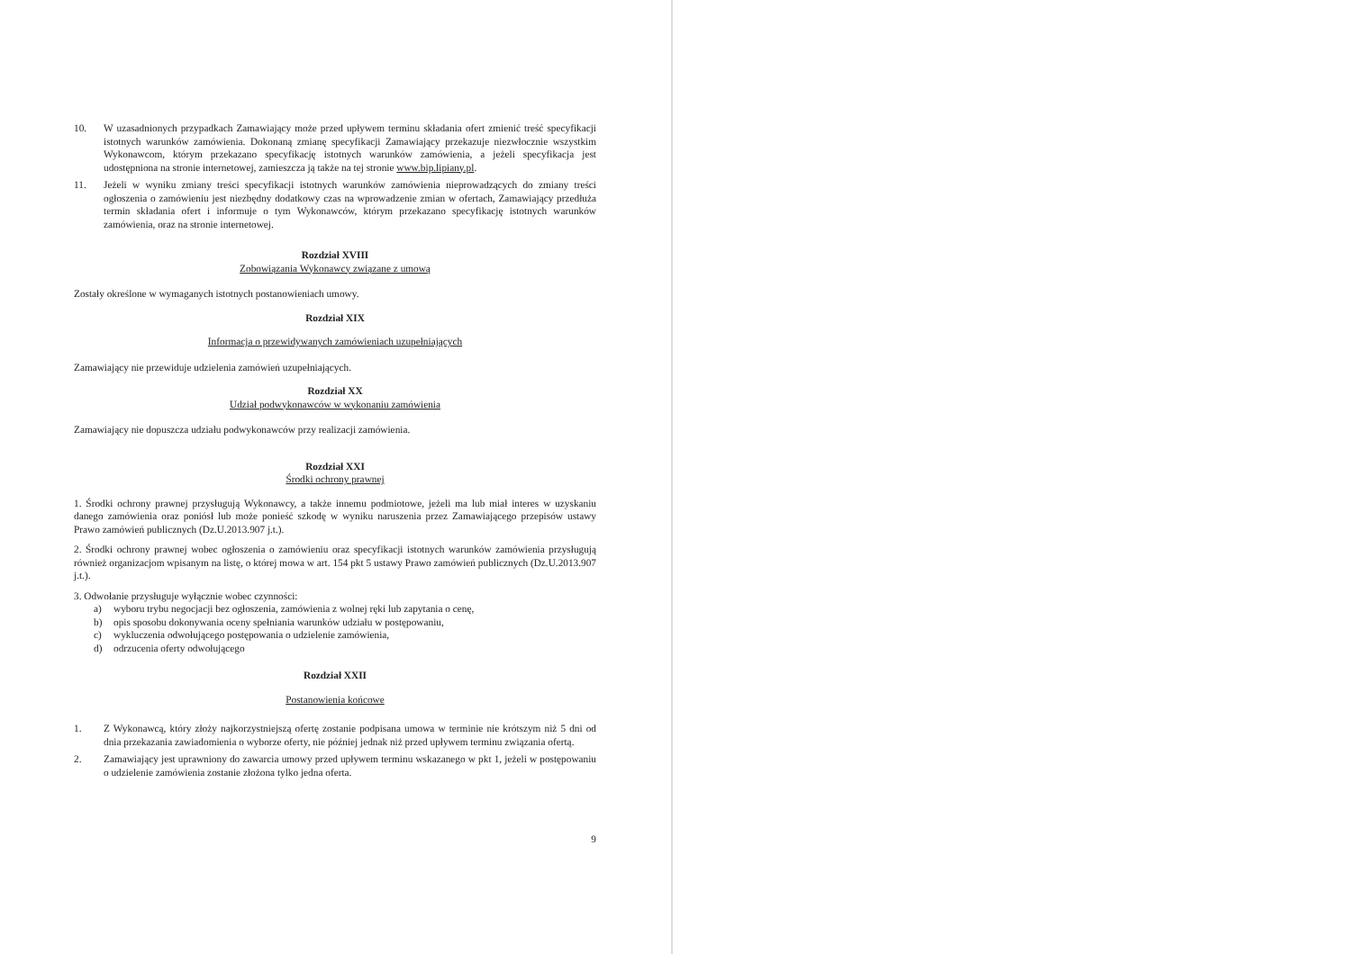10. W uzasadnionych przypadkach Zamawiający może przed upływem terminu składania ofert zmienić treść specyfikacji istotnych warunków zamówienia. Dokonaną zmianę specyfikacji Zamawiający przekazuje niezwłocznie wszystkim Wykonawcom, którym przekazano specyfikację istotnych warunków zamówienia, a jeżeli specyfikacja jest udostępniona na stronie internetowej, zamieszcza ją także na tej stronie www.bip.lipiany.pl.
11. Jeżeli w wyniku zmiany treści specyfikacji istotnych warunków zamówienia nieprowadzących do zmiany treści ogłoszenia o zamówieniu jest niezbędny dodatkowy czas na wprowadzenie zmian w ofertach, Zamawiający przedłuża termin składania ofert i informuje o tym Wykonawców, którym przekazano specyfikację istotnych warunków zamówienia, oraz na stronie internetowej.
Rozdział XVIII
Zobowiązania Wykonawcy związane z umową
Zostały określone w wymaganych istotnych postanowieniach umowy.
Rozdział XIX
Informacja o przewidywanych zamówieniach uzupełniających
Zamawiający nie przewiduje udzielenia zamówień uzupełniających.
Rozdział XX
Udział podwykonawców w wykonaniu zamówienia
Zamawiający nie dopuszcza udziału podwykonawców przy realizacji zamówienia.
Rozdział XXI
Środki ochrony prawnej
1. Środki ochrony prawnej przysługują Wykonawcy, a także innemu podmiotowe, jeżeli ma lub miał interes w uzyskaniu danego zamówienia oraz poniósł lub może ponieść szkodę w wyniku naruszenia przez Zamawiającego przepisów ustawy Prawo zamówień publicznych (Dz.U.2013.907 j.t.).
2. Środki ochrony prawnej wobec ogłoszenia o zamówieniu oraz specyfikacji istotnych warunków zamówienia przysługują również organizacjom wpisanym na listę, o której mowa w art. 154 pkt 5 ustawy Prawo zamówień publicznych (Dz.U.2013.907 j.t.).
3. Odwołanie przysługuje wyłącznie wobec czynności:
a) wyboru trybu negocjacji bez ogłoszenia, zamówienia z wolnej ręki lub zapytania o cenę,
b) opis sposobu dokonywania oceny spełniania warunków udziału w postępowaniu,
c) wykluczenia odwołującego postępowania o udzielenie zamówienia,
d) odrzucenia oferty odwołującego
Rozdział XXII
Postanowienia końcowe
1. Z Wykonawcą, który złoży najkorzystniejszą ofertę zostanie podpisana umowa w terminie nie krótszym niż 5 dni od dnia przekazania zawiadomienia o wyborze oferty, nie później jednak niż przed upływem terminu związania ofertą.
2. Zamawiający jest uprawniony do zawarcia umowy przed upływem terminu wskazanego w pkt 1, jeżeli w postępowaniu o udzielenie zamówienia zostanie złożona tylko jedna oferta.
9